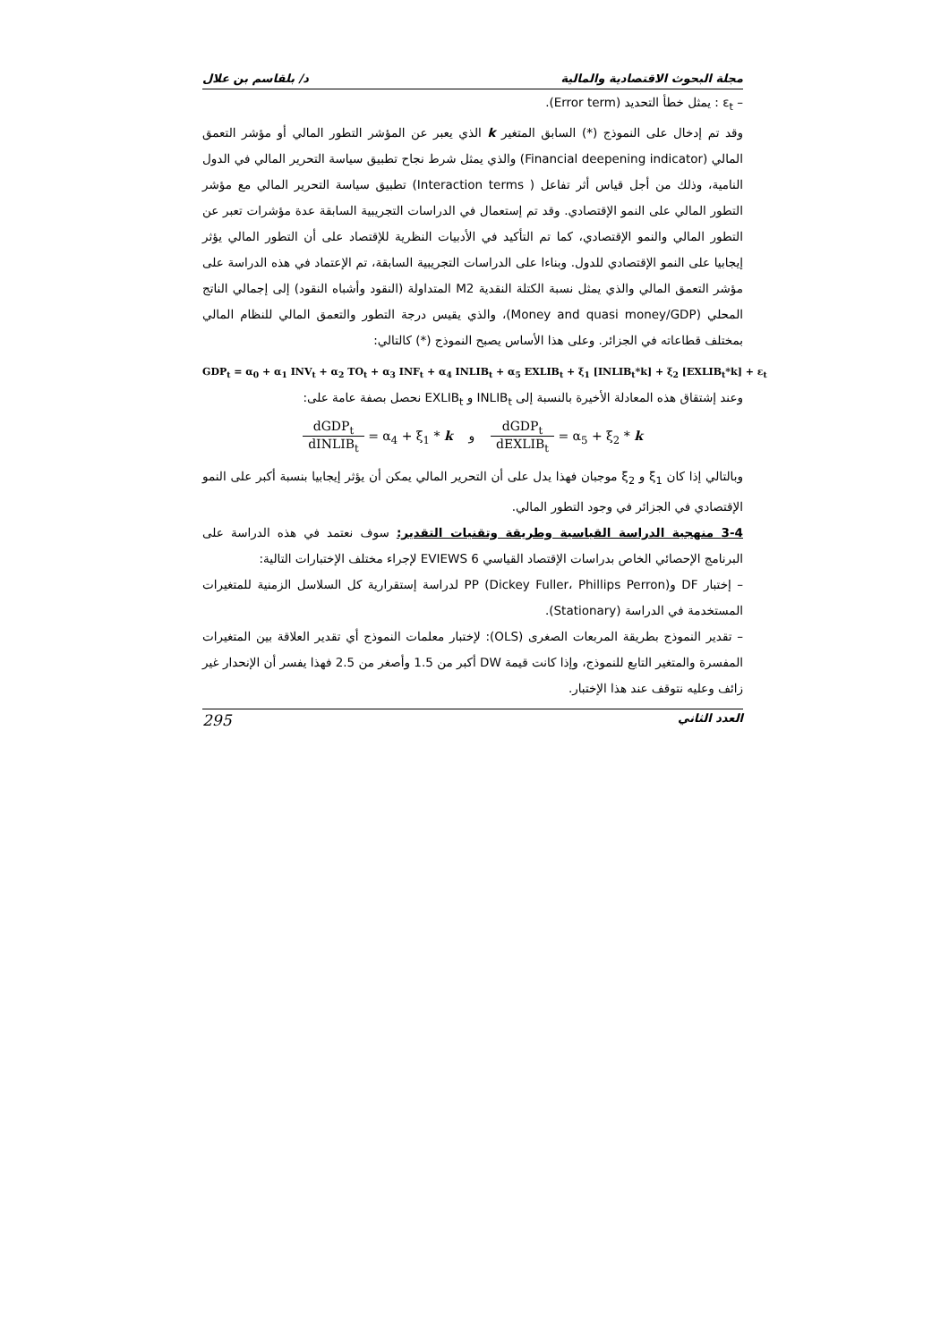مجلة البحوث الاقتصادية والمالية د/ بلقاسم بن علال
– ε<sub>t</sub> : يمثل خطأ التحديد (Error term).
وقد تم إدخال على النموذج (*) السابق المتغير k الذي يعبر عن المؤشر التطور المالي أو مؤشر التعمق المالي (Financial deepening indicator) والذي يمثل شرط نجاح تطبيق سياسة التحرير المالي في الدول النامية، وذلك من أجل قياس أثر تفاعل ( Interaction terms) تطبيق سياسة التحرير المالي مع مؤشر التطور المالي على النمو الإقتصادي. وقد تم إستعمال في الدراسات التجريبية السابقة عدة مؤشرات تعبر عن التطور المالي والنمو الإقتصادي، كما تم التأكيد في الأدبيات النظرية للإقتصاد على أن التطور المالي يؤثر إيجابيا على النمو الإقتصادي للدول. وبناءا على الدراسات التجريبية السابقة، تم الإعتماد في هذه الدراسة على مؤشر التعمق المالي والذي يمثل نسبة الكتلة النقدية M2 المتداولة (النقود وأشباه النقود) إلى إجمالي الناتج المحلي (Money and quasi money/GDP)، والذي يقيس درجة التطور والتعمق المالي للنظام المالي بمختلف قطاعاته في الجزائر. وعلى هذا الأساس يصبح النموذج (*) كالتالي:
GDP<sub>t</sub> = α<sub>0</sub> + α<sub>1</sub> INV<sub>t</sub> + α<sub>2</sub> TO<sub>t</sub> + α<sub>3</sub> INF<sub>t</sub> + α<sub>4</sub> INLIB<sub>t</sub> + α<sub>5</sub> EXLIB<sub>t</sub> + ξ<sub>1</sub> [INLIB<sub>t</sub>*k] + ξ<sub>2</sub> [EXLIB<sub>t</sub>*k] + ε<sub>t</sub>
وعند إشتقاق هذه المعادلة الأخيرة بالنسبة إلى INLIB<sub>t</sub> و EXLIB<sub>t</sub> نحصل بصفة عامة على:
dGDP<sub>t</sub> dINLIB<sub>t</sub> = α<sub>4</sub> + ξ<sub>1</sub> * k و dGDP<sub>t</sub> dEXLIB<sub>t</sub> = α<sub>5</sub> + ξ<sub>2</sub> * k
وبالتالي إذا كان ξ<sub>1</sub> و ξ<sub>2</sub> موجبان فهذا يدل على أن التحرير المالي يمكن أن يؤثر إيجابيا بنسبة أكبر على النمو الإقتصادي في الجزائر في وجود التطور المالي.
3-4 منهجية الدراسة القياسية وطريقة وتقنيات التقدير: سوف نعتمد في هذه الدراسة على البرنامج الإحصائي الخاص بدراسات الإقتصاد القياسي EVIEWS 6 لإجراء مختلف الإختبارات التالية:
– إختبار DF وPP (Dickey Fuller، Phillips Perron) لدراسة إستقرارية كل السلاسل الزمنية للمتغيرات المستخدمة في الدراسة (Stationary).
– تقدير النموذج بطريقة المربعات الصغرى (OLS): لإختبار معلمات النموذج أي تقدير العلاقة بين المتغيرات المفسرة والمتغير التابع للنموذج، وإذا كانت قيمة DW أكبر من 1.5 وأصغر من 2.5 فهذا يفسر أن الإنحدار غير زائف وعليه نتوقف عند هذا الإختبار.
العدد الثاني 295